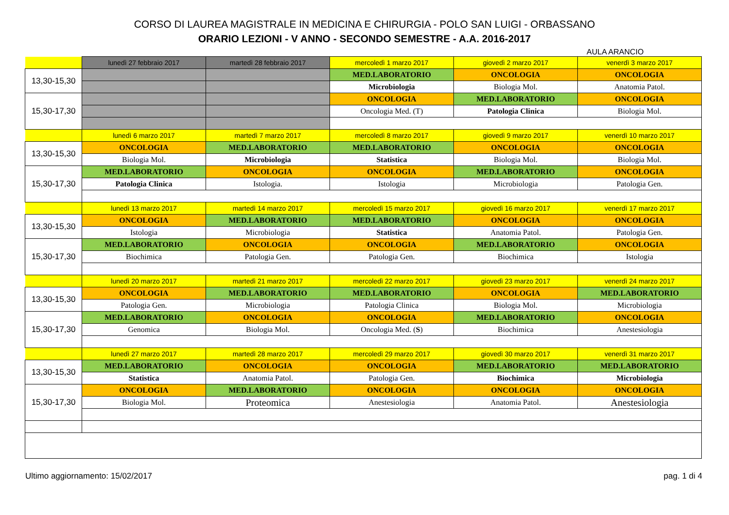CORSO DI LAUREA MAGISTRALE IN MEDICINA E CHIRURGIA - POLO SAN LUIGI - ORBASSANO
ORARIO LEZIONI - V ANNO - SECONDO SEMESTRE - A.A. 2016-2017
AULA ARANCIO
| | lunedì 27 febbraio 2017 | martedì 28 febbraio 2017 | mercoledì 1 marzo 2017 | giovedì 2 marzo 2017 | venerdì 3 marzo 2017 |
| 13,30-15,30 | | | MED.LABORATORIO | ONCOLOGIA | ONCOLOGIA |
| | | | Microbiologia | Biologia Mol. | Anatomia Patol. |
| 15,30-17,30 | | | ONCOLOGIA | MED.LABORATORIO | ONCOLOGIA |
| | | | Oncologia Med. (T) | Patologia Clinica | Biologia Mol. |
| | lunedì 6 marzo 2017 | martedì 7 marzo 2017 | mercoledì 8 marzo 2017 | giovedì 9 marzo 2017 | venerdì 10 marzo 2017 |
| 13,30-15,30 | ONCOLOGIA | MED.LABORATORIO | MED.LABORATORIO | ONCOLOGIA | ONCOLOGIA |
| | Biologia Mol. | Microbiologia | Statistica | Biologia Mol. | Biologia Mol. |
| 15,30-17,30 | MED.LABORATORIO | ONCOLOGIA | ONCOLOGIA | MED.LABORATORIO | ONCOLOGIA |
| | Patologia Clinica | Istologia. | Istologia | Microbiologia | Patologia Gen. |
| | lunedì 13 marzo 2017 | martedì 14 marzo 2017 | mercoledì 15 marzo 2017 | giovedì 16 marzo 2017 | venerdì 17 marzo 2017 |
| 13,30-15,30 | ONCOLOGIA | MED.LABORATORIO | MED.LABORATORIO | ONCOLOGIA | ONCOLOGIA |
| | Istologia | Microbiologia | Statistica | Anatomia Patol. | Patologia Gen. |
| 15,30-17,30 | MED.LABORATORIO | ONCOLOGIA | ONCOLOGIA | MED.LABORATORIO | ONCOLOGIA |
| | Biochimica | Patologia Gen. | Patologia Gen. | Biochimica | Istologia |
| | lunedì 20 marzo 2017 | martedì 21 marzo 2017 | mercoledì 22 marzo 2017 | giovedì 23 marzo 2017 | venerdì 24 marzo 2017 |
| 13,30-15,30 | ONCOLOGIA | MED.LABORATORIO | MED.LABORATORIO | ONCOLOGIA | MED.LABORATORIO |
| | Patologia Gen. | Microbiologia | Patologia Clinica | Biologia Mol. | Microbiologia |
| 15,30-17,30 | MED.LABORATORIO | ONCOLOGIA | ONCOLOGIA | MED.LABORATORIO | ONCOLOGIA |
| | Genomica | Biologia Mol. | Oncologia Med. ( S ) | Biochimica | Anestesiologia |
| | lunedì 27 marzo 2017 | martedì 28 marzo 2017 | mercoledì 29 marzo 2017 | giovedì 30 marzo 2017 | venerdì 31 marzo 2017 |
| 13,30-15,30 | MED.LABORATORIO | ONCOLOGIA | ONCOLOGIA | MED.LABORATORIO | MED.LABORATORIO |
| | Statistica | Anatomia Patol. | Patologia Gen. | Biochimica | Microbiologia |
| 15,30-17,30 | ONCOLOGIA | MED.LABORATORIO | ONCOLOGIA | ONCOLOGIA | ONCOLOGIA |
| | Biologia Mol. | Proteomica | Anestesiologia | Anatomia Patol. | Anestesiologia |
Ultimo aggiornamento: 15/02/2017 pag. 1 di 4